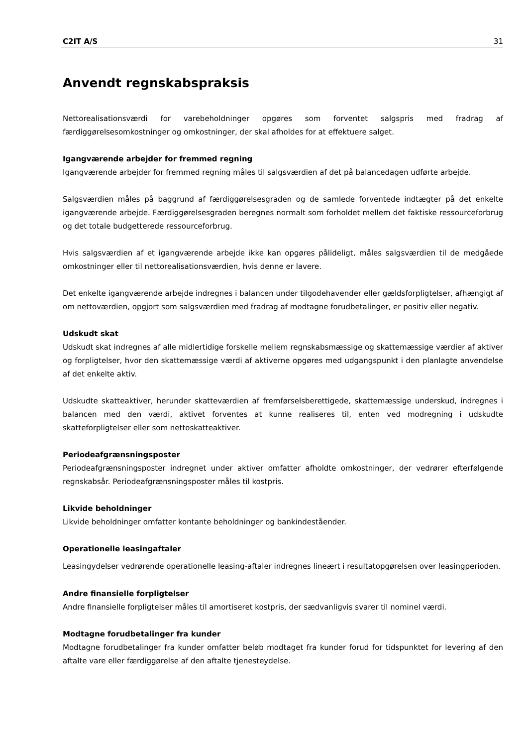C2IT A/S 31
Anvendt regnskabspraksis
Nettorealisationsværdi for varebeholdninger opgøres som forventet salgspris med fradrag af færdiggørelsesomkostninger og omkostninger, der skal afholdes for at effektuere salget.
Igangværende arbejder for fremmed regning
Igangværende arbejder for fremmed regning måles til salgsværdien af det på balancedagen udførte arbejde.
Salgsværdien måles på baggrund af færdiggørelsesgraden og de samlede forventede indtægter på det enkelte igangværende arbejde. Færdiggørelsesgraden beregnes normalt som forholdet mellem det faktiske ressourceforbrug og det totale budgetterede ressourceforbrug.
Hvis salgsværdien af et igangværende arbejde ikke kan opgøres pålideligt, måles salgsværdien til de medgåede omkostninger eller til nettorealisationsværdien, hvis denne er lavere.
Det enkelte igangværende arbejde indregnes i balancen under tilgodehavender eller gældsforpligtelser, afhængigt af om nettoværdien, opgjort som salgsværdien med fradrag af modtagne forudbetalinger, er positiv eller negativ.
Udskudt skat
Udskudt skat indregnes af alle midlertidige forskelle mellem regnskabsmæssige og skattemæssige værdier af aktiver og forpligtelser, hvor den skattemæssige værdi af aktiverne opgøres med udgangspunkt i den planlagte anvendelse af det enkelte aktiv.
Udskudte skatteaktiver, herunder skatteværdien af fremførselsberettigede, skattemæssige underskud, indregnes i balancen med den værdi, aktivet forventes at kunne realiseres til, enten ved modregning i udskudte skatteforpligtelser eller som nettoskatteaktiver.
Periodeafgrænsningsposter
Periodeafgrænsningsposter indregnet under aktiver omfatter afholdte omkostninger, der vedrører efterfølgende regnskabsår. Periodeafgrænsningsposter måles til kostpris.
Likvide beholdninger
Likvide beholdninger omfatter kontante beholdninger og bankindeståender.
Operationelle leasingaftaler
Leasingydelser vedrørende operationelle leasing-aftaler indregnes lineært i resultatopgørelsen over leasingperioden.
Andre finansielle forpligtelser
Andre finansielle forpligtelser måles til amortiseret kostpris, der sædvanligvis svarer til nominel værdi.
Modtagne forudbetalinger fra kunder
Modtagne forudbetalinger fra kunder omfatter beløb modtaget fra kunder forud for tidspunktet for levering af den aftalte vare eller færdiggørelse af den aftalte tjenesteydelse.